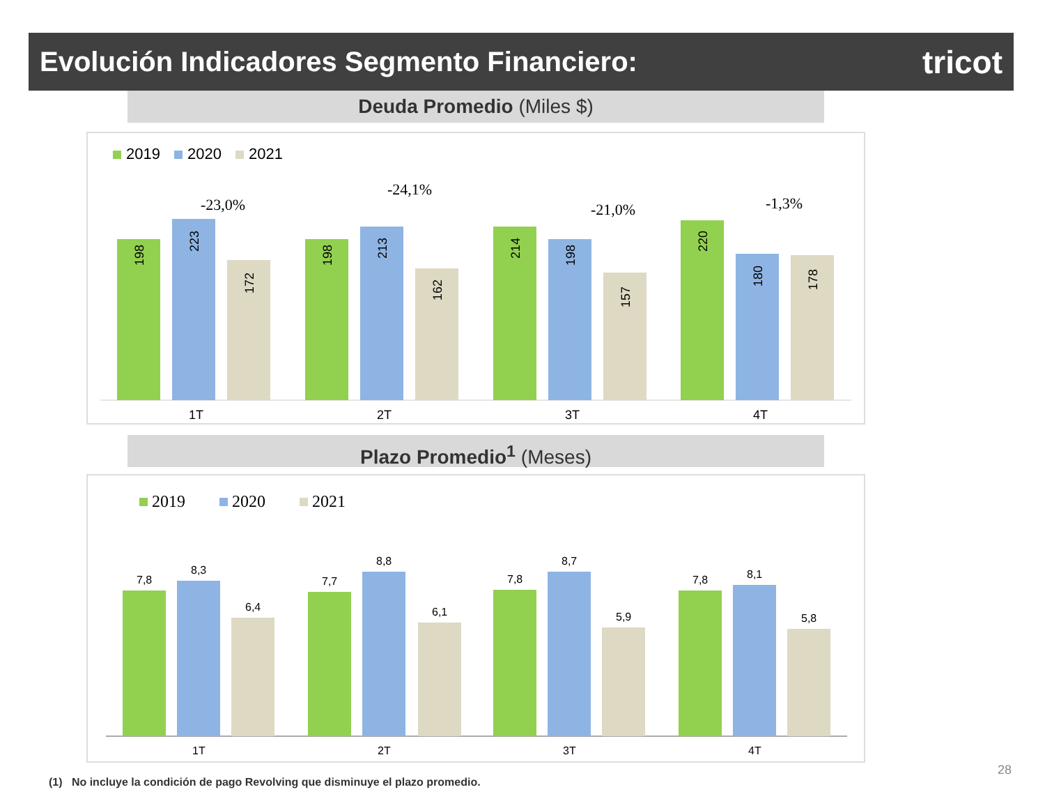Evolución Indicadores Segmento Financiero:
tricot
Deuda Promedio (Miles $)
2019
2020
2021
-23,0%
-24,1%
-21,0%
-1,3%
198
223
172
198
213
162
214
198
157
220
180
178
1T
2T
3T
4T
Plazo Promedio<sup>1</sup> (Meses)
2019
2020
2021
7,8
8,3
6,4
7,7
8,8
6,1
7,8
8,7
5,9
7,8
8,1
5,8
1T
2T
3T
4T
(1) No incluye la condición de pago Revolving que disminuye el plazo promedio.
28